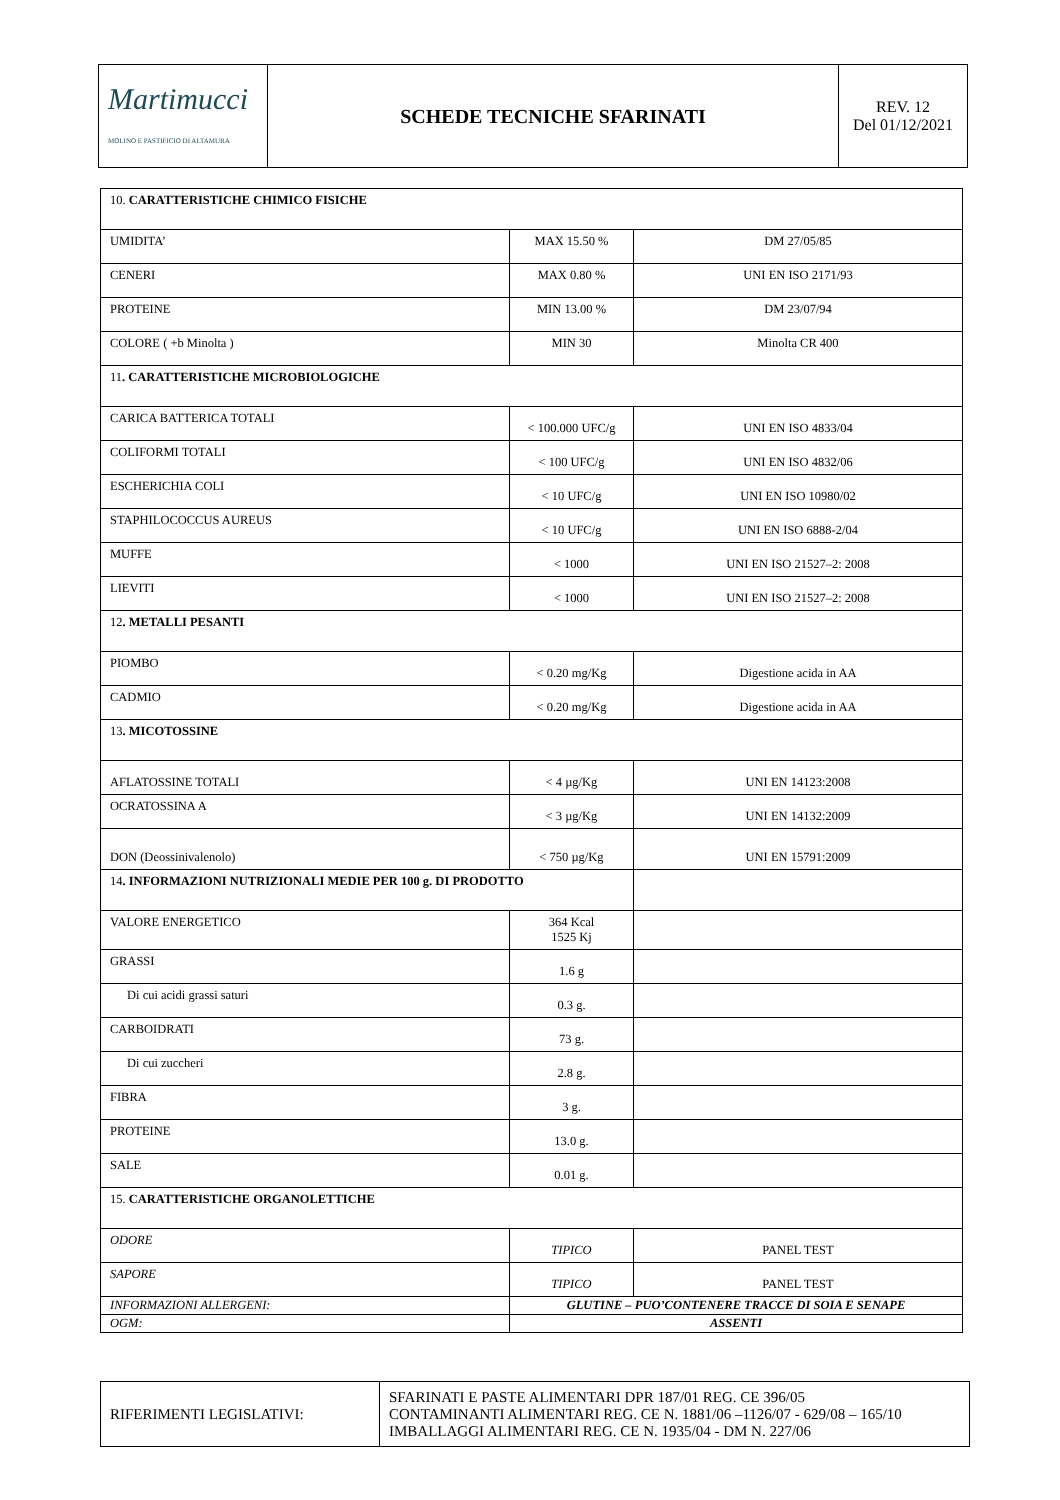| Martimucci MOLINO E PASTIFICIO DI ALTAMURA | SCHEDE TECNICHE SFARINATI | REV. 12 Del 01/12/2021 |
| 10. CARATTERISTICHE CHIMICO FISICHE | | |
| UMIDITA’ | MAX 15.50 % | DM 27/05/85 |
| CENERI | MAX 0.80 % | UNI EN ISO 2171/93 |
| PROTEINE | MIN 13.00 % | DM 23/07/94 |
| COLORE ( +b Minolta ) | MIN 30 | Minolta CR 400 |
| 11 . CARATTERISTICHE MICROBIOLOGICHE | | |
| CARICA BATTERICA TOTALI | < 100.000 UFC/g | UNI EN ISO 4833/04 |
| COLIFORMI TOTALI | < 100 UFC/g | UNI EN ISO 4832/06 |
| ESCHERICHIA COLI | < 10 UFC/g | UNI EN ISO 10980/02 |
| STAPHILOCOCCUS AUREUS | < 10 UFC/g | UNI EN ISO 6888-2/04 |
| MUFFE | < 1000 | UNI EN ISO 21527–2: 2008 |
| LIEVITI | < 1000 | UNI EN ISO 21527–2: 2008 |
| 12 . METALLI PESANTI | | |
| PIOMBO | < 0.20 mg/Kg | Digestione acida in AA |
| CADMIO | < 0.20 mg/Kg | Digestione acida in AA |
| 13 . MICOTOSSINE | | |
| AFLATOSSINE TOTALI | < 4 µg/Kg | UNI EN 14123:2008 |
| OCRATOSSINA A | < 3 µg/Kg | UNI EN 14132:2009 |
| DON (Deossinivalenolo) | < 750 µg/Kg | UNI EN 15791:2009 |
| 14 . INFORMAZIONI NUTRIZIONALI MEDIE PER 100 g. DI PRODOTTO | | |
| VALORE ENERGETICO | 364 Kcal 1525 Kj | |
| GRASSI | 1.6 g | |
| Di cui acidi grassi saturi | 0.3 g. | |
| CARBOIDRATI | 73 g. | |
| Di cui zuccheri | 2.8 g. | |
| FIBRA | 3 g. | |
| PROTEINE | 13.0 g. | |
| SALE | 0.01 g. | |
| 15. CARATTERISTICHE ORGANOLETTICHE | | |
| ODORE | TIPICO | PANEL TEST |
| SAPORE | TIPICO | PANEL TEST |
| INFORMAZIONI ALLERGENI: | GLUTINE – PUO’CONTENERE TRACCE DI SOIA E SENAPE | |
| OGM: | ASSENTI | |
| RIFERIMENTI LEGISLATIVI: | SFARINATI E PASTE ALIMENTARI DPR 187/01 REG. CE 396/05 CONTAMINANTI ALIMENTARI REG. CE N. 1881/06 –1126/07 - 629/08 – 165/10 IMBALLAGGI ALIMENTARI REG. CE N. 1935/04 - DM N. 227/06 |